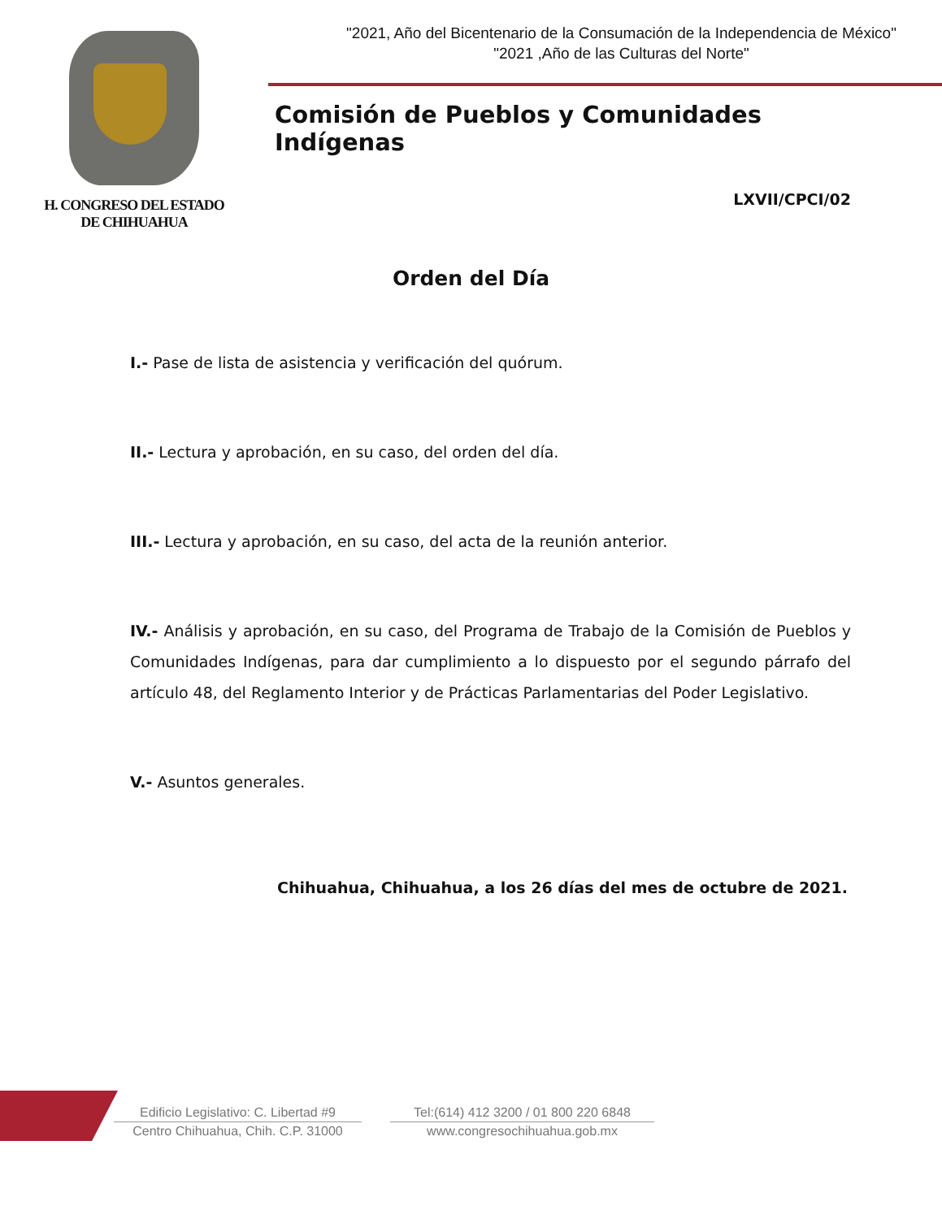H. CONGRESO DEL ESTADO
DE CHIHUAHUA
"2021, Año del Bicentenario de la Consumación de la Independencia de México"
"2021 ,Año de las Culturas del Norte"
Comisión de Pueblos y Comunidades Indígenas
LXVII/CPCI/02
Orden del Día
I.- Pase de lista de asistencia y verificación del quórum.
II.- Lectura y aprobación, en su caso, del orden del día.
III.- Lectura y aprobación, en su caso, del acta de la reunión anterior.
IV.- Análisis y aprobación, en su caso, del Programa de Trabajo de la Comisión de Pueblos y Comunidades Indígenas, para dar cumplimiento a lo dispuesto por el segundo párrafo del artículo 48, del Reglamento Interior y de Prácticas Parlamentarias del Poder Legislativo.
V.- Asuntos generales.
Chihuahua, Chihuahua, a los 26 días del mes de octubre de 2021.
Edificio Legislativo: C. Libertad #9
Centro Chihuahua, Chih. C.P. 31000
Tel:(614) 412 3200 / 01 800 220 6848
www.congresochihuahua.gob.mx